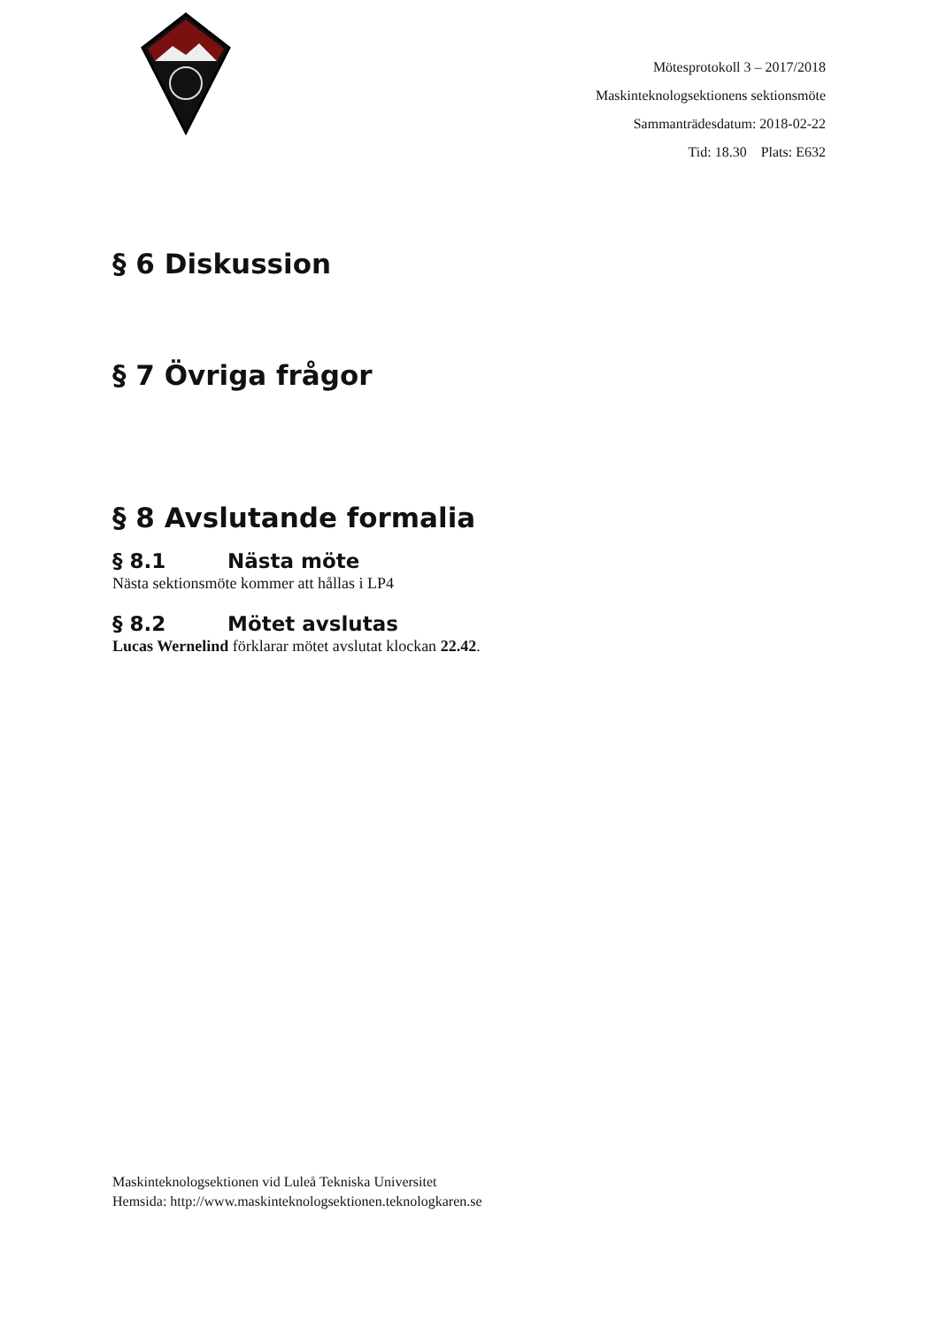Mötesprotokoll 3 – 2017/2018
Maskinteknologsektionens sektionsmöte
Sammanträdesdatum: 2018-02-22
Tid: 18.30 Plats: E632
§ 6 Diskussion
§ 7 Övriga frågor
§ 8 Avslutande formalia
§ 8.1 Nästa möte
Nästa sektionsmöte kommer att hållas i LP4
§ 8.2 Mötet avslutas
Lucas Wernelind förklarar mötet avslutat klockan 22.42.
Maskinteknologsektionen vid Luleå Tekniska Universitet
Hemsida: http://www.maskinteknologsektionen.teknologkaren.se